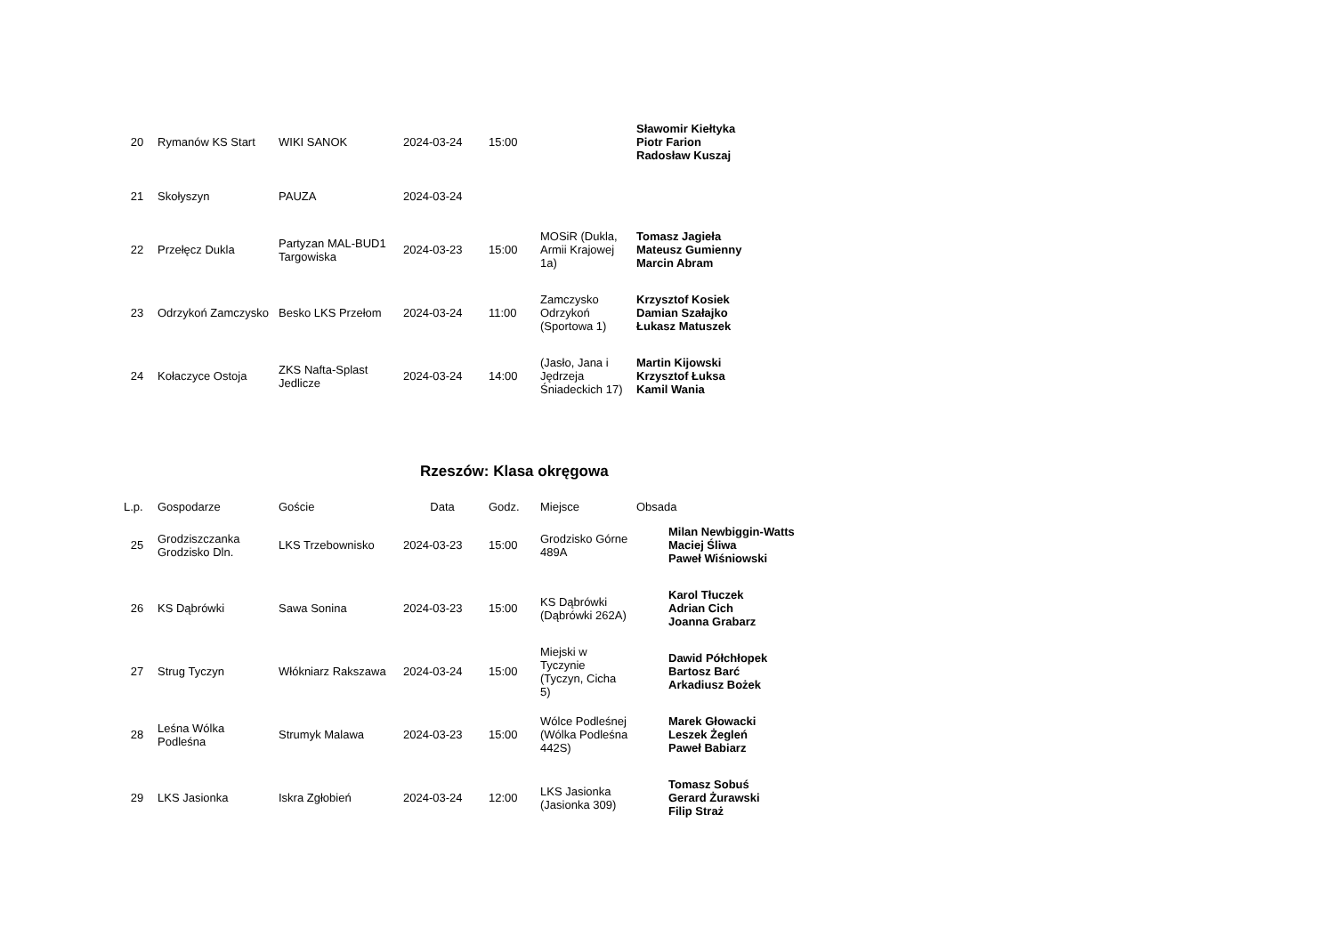| 20 | Rymanów KS Start | WIKI SANOK | 2024-03-24 | 15:00 | | Sławomir Kiełtyka Piotr Farion Radosław Kuszaj |
| 21 | Skołyszyn | PAUZA | 2024-03-24 | | | |
| 22 | Przełęcz Dukla | Partyzan MAL-BUD1 Targowiska | 2024-03-23 | 15:00 | MOSiR (Dukla, Armii Krajowej 1a) | Tomasz Jagieła Mateusz Gumienny Marcin Abram |
| 23 | Odrzykoń Zamczysko | Besko LKS Przełom | 2024-03-24 | 11:00 | Zamczysko Odrzykoń (Sportowa 1) | Krzysztof Kosiek Damian Szałajko Łukasz Matuszek |
| 24 | Kołaczyce Ostoja | ZKS Nafta-Splast Jedlicze | 2024-03-24 | 14:00 | (Jasło, Jana i Jędrzeja Śniadeckich 17) | Martin Kijowski Krzysztof Łuksa Kamil Wania |
Rzeszów: Klasa okręgowa
| L.p. | Gospodarze | Goście | Data | Godz. | Miejsce | Obsada |
| --- | --- | --- | --- | --- | --- | --- |
| 25 | Grodziszczanka Grodzisko Dln. | LKS Trzebownisko | 2024-03-23 | 15:00 | Grodzisko Górne 489A | Milan Newbiggin-Watts Maciej Śliwa Paweł Wiśniowski |
| 26 | KS Dąbrówki | Sawa Sonina | 2024-03-23 | 15:00 | KS Dąbrówki (Dąbrówki 262A) | Karol Tłuczek Adrian Cich Joanna Grabarz |
| 27 | Strug Tyczyn | Włókniarz Rakszawa | 2024-03-24 | 15:00 | Miejski w Tyczynie (Tyczyn, Cicha 5) | Dawid Półchłopek Bartosz Barć Arkadiusz Bożek |
| 28 | Leśna Wólka Podleśna | Strumyk Malawa | 2024-03-23 | 15:00 | Wólce Podleśnej (Wólka Podleśna 442S) | Marek Głowacki Leszek Żegleń Paweł Babiarz |
| 29 | LKS Jasionka | Iskra Zgłobień | 2024-03-24 | 12:00 | LKS Jasionka (Jasionka 309) | Tomasz Sobuś Gerard Żurawski Filip Straż |